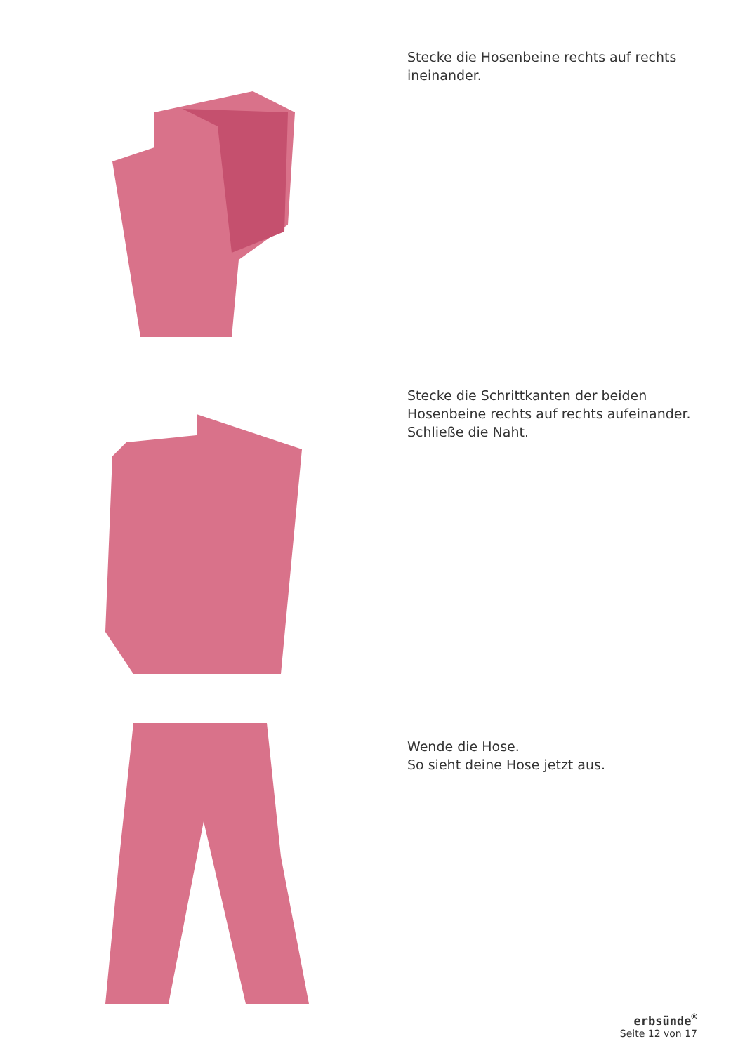Stecke die Hosenbeine rechts auf rechts
ineinander.
Stecke die Schrittkanten der beiden
Hosenbeine rechts auf rechts aufeinander.
Schließe die Naht.
Wende die Hose.
So sieht deine Hose jetzt aus.
erbsünde<sup>®</sup>
Seite 12 von 17